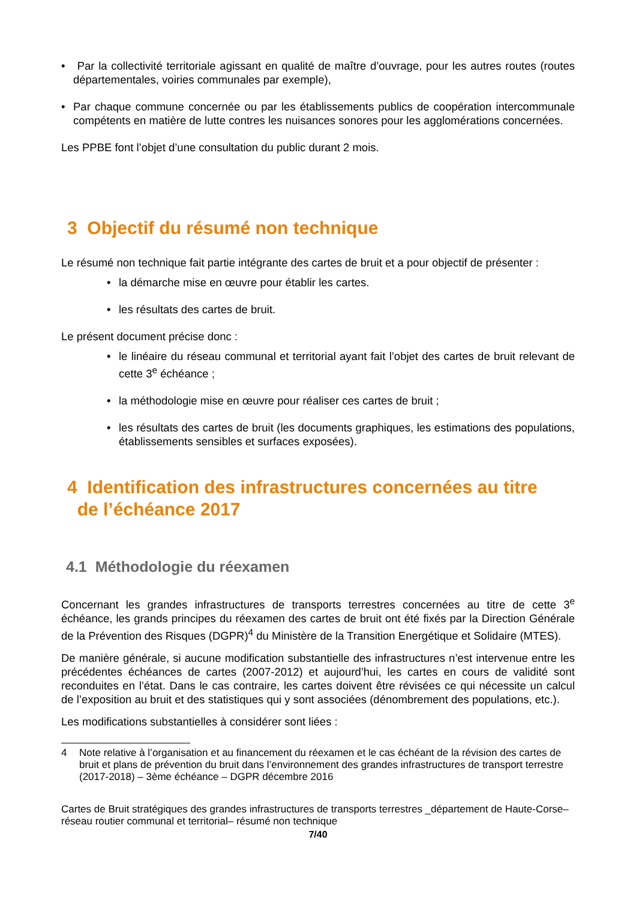• Par la collectivité territoriale agissant en qualité de maître d’ouvrage, pour les autres routes (routes départementales, voiries communales par exemple),
• Par chaque commune concernée ou par les établissements publics de coopération intercommunale compétents en matière de lutte contres les nuisances sonores pour les agglomérations concernées.
Les PPBE font l’objet d’une consultation du public durant 2 mois.
3 Objectif du résumé non technique
Le résumé non technique fait partie intégrante des cartes de bruit et a pour objectif de présenter :
• la démarche mise en œuvre pour établir les cartes.
• les résultats des cartes de bruit.
Le présent document précise donc :
• le linéaire du réseau communal et territorial ayant fait l’objet des cartes de bruit relevant de cette 3<sup>e</sup> échéance ;
• la méthodologie mise en œuvre pour réaliser ces cartes de bruit ;
• les résultats des cartes de bruit (les documents graphiques, les estimations des populations, établissements sensibles et surfaces exposées).
4 Identification des infrastructures concernées au titre
de l’échéance 2017
4.1 Méthodologie du réexamen
Concernant les grandes infrastructures de transports terrestres concernées au titre de cette 3<sup>e</sup> échéance, les grands principes du réexamen des cartes de bruit ont été fixés par la Direction Générale de la Prévention des Risques (DGPR)<sup>4</sup> du Ministère de la Transition Energétique et Solidaire (MTES).
De manière générale, si aucune modification substantielle des infrastructures n’est intervenue entre les précédentes échéances de cartes (2007-2012) et aujourd’hui, les cartes en cours de validité sont reconduites en l’état. Dans le cas contraire, les cartes doivent être révisées ce qui nécessite un calcul de l’exposition au bruit et des statistiques qui y sont associées (dénombrement des populations, etc.).
Les modifications substantielles à considérer sont liées :
4 Note relative à l’organisation et au financement du réexamen et le cas échéant de la révision des cartes de bruit et plans de prévention du bruit dans l’environnement des grandes infrastructures de transport terrestre (2017-2018) – 3ème échéance – DGPR décembre 2016
Cartes de Bruit stratégiques des grandes infrastructures de transports terrestres _département de Haute-Corse– réseau routier communal et territorial– résumé non technique
7/40